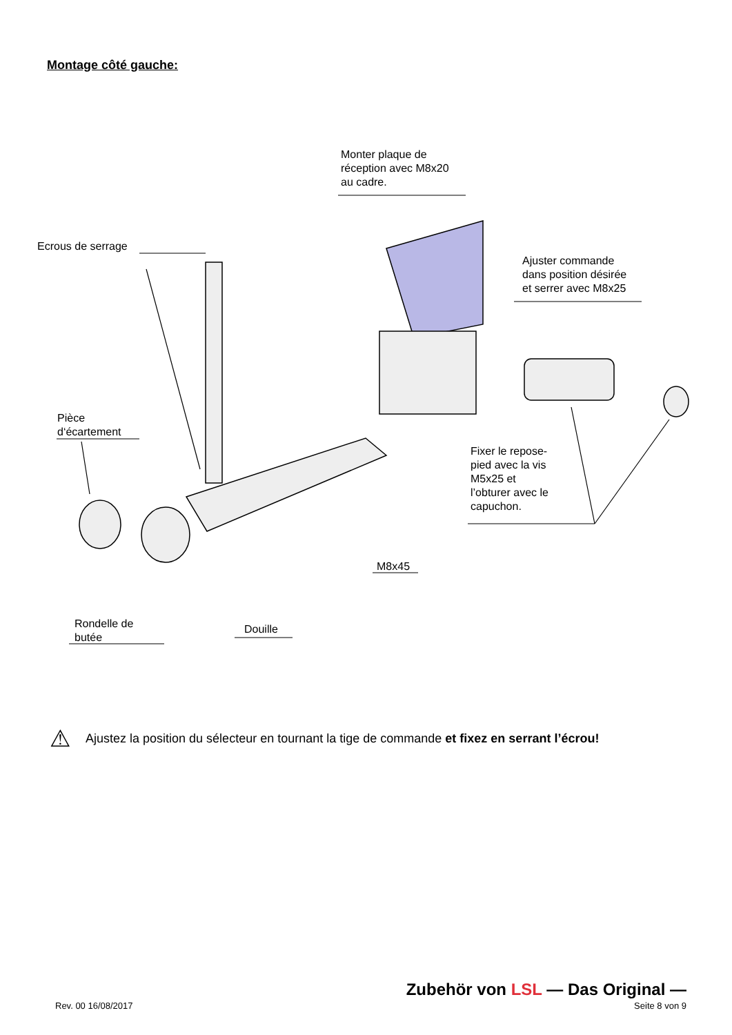Montage côté gauche:
Monter plaque de
réception avec M8x20
au cadre.
Ecrous de serrage
Ajuster commande
dans position désirée
et serrer avec M8x25
Pièce
d‘écartement
Fixer le repose-
pied avec la vis
M5x25 et
l’obturer avec le
capuchon.
M8x45
Rondelle de
butée
Douille
⚠ Ajustez la position du sélecteur en tournant la tige de commande et fixez en serrant l’écrou!
Zubehör von LSL — Das Original —
Rev. 00 16/08/2017 Seite 8 von 9